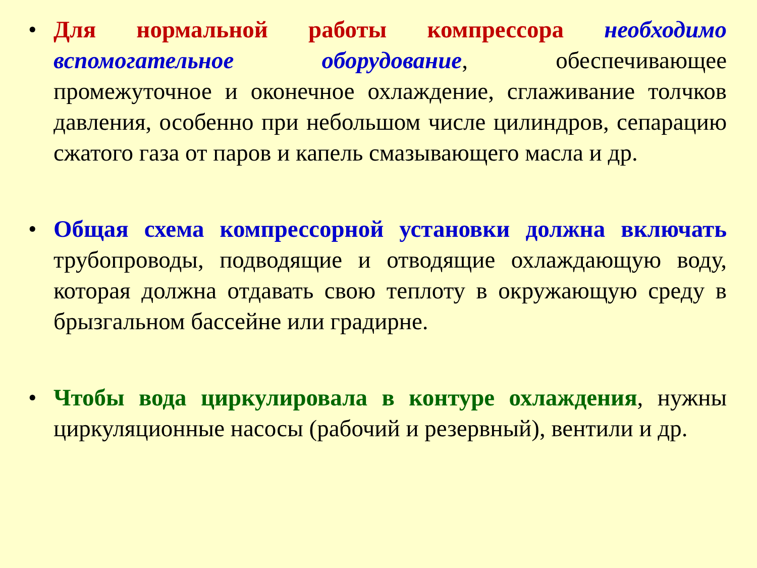• Для нормальной работы компрессора необходимо вспомогательное оборудование, обеспечивающее промежуточное и оконечное охлаждение, сглаживание толчков давления, особенно при небольшом числе цилиндров, сепарацию сжатого газа от паров и капель смазывающего масла и др.
• Общая схема компрессорной установки должна включать трубопроводы, подводящие и отводящие охлаждающую воду, которая должна отдавать свою теплоту в окружающую среду в брызгальном бассейне или градирне.
• Чтобы вода циркулировала в контуре охлаждения, нужны циркуляционные насосы (рабочий и резервный), вентили и др.